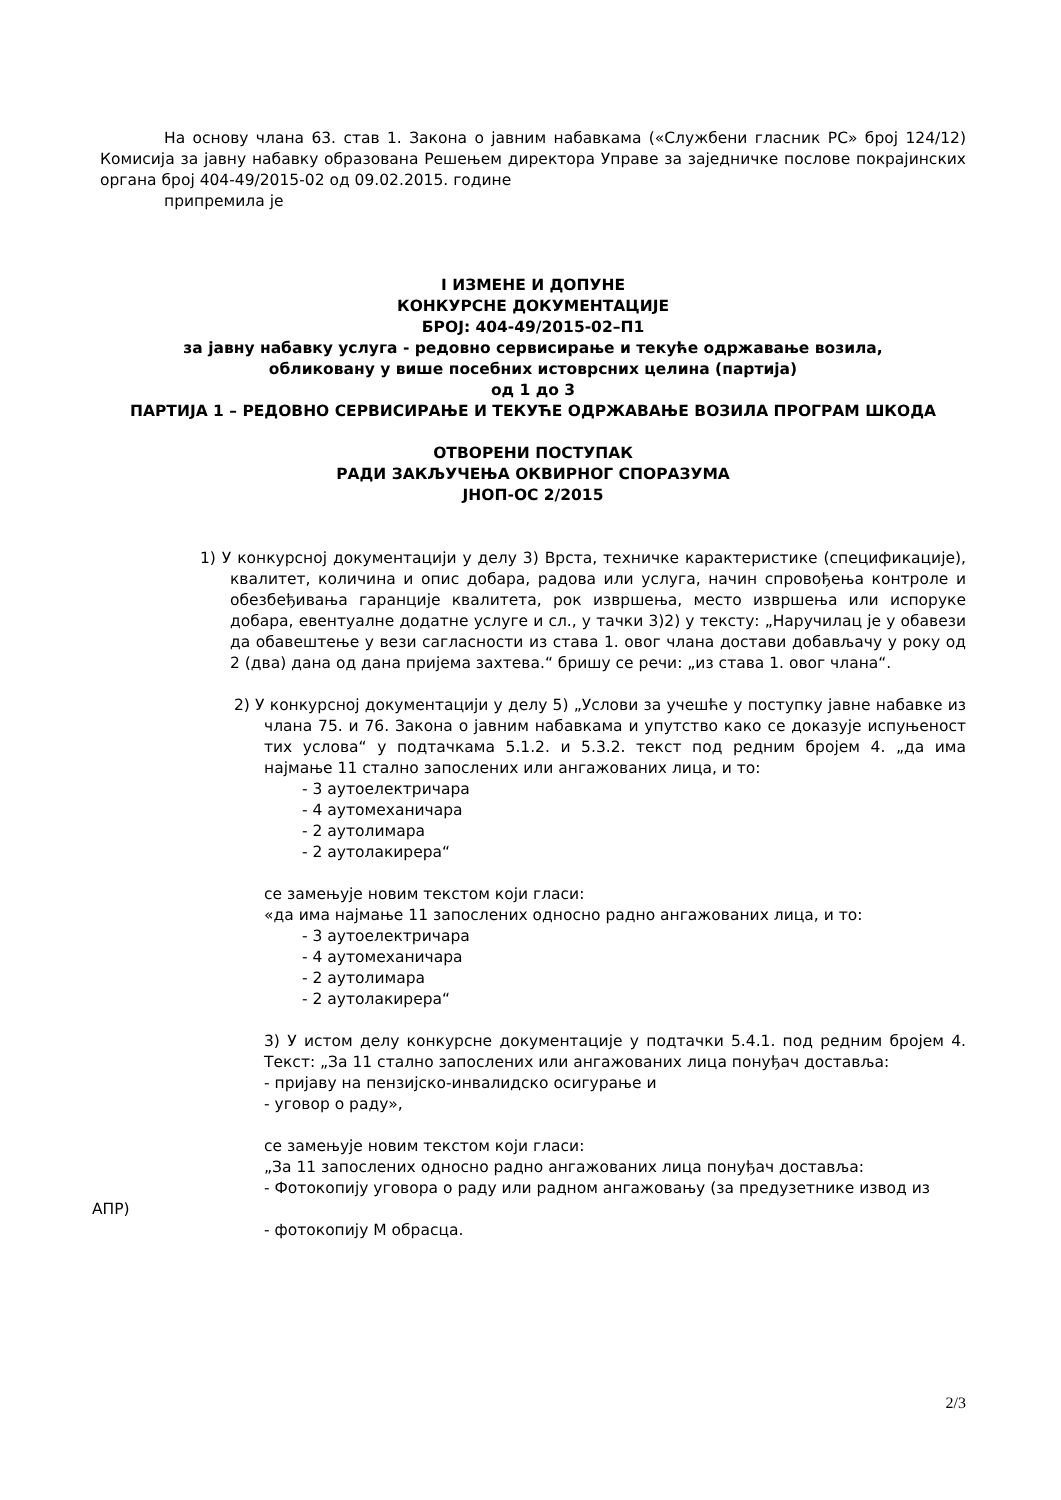На основу члана 63. став 1. Закона о јавним набавкама («Службени гласник РС» број 124/12) Комисија за јавну набавку образована Решењем директора Управе за заједничке послове покрајинских органа број 404-49/2015-02 од 09.02.2015. године
припремила је
I ИЗМЕНЕ И ДОПУНЕ
КОНКУРСНЕ ДОКУМЕНТАЦИЈЕ
БРОЈ: 404-49/2015-02–П1
за јавну набавку услуга - редовно сервисирање и текуће одржавање возила,
обликовану у више посебних истоврсних целина (партија)
од 1 до 3
ПАРТИЈА 1 – РЕДОВНО СЕРВИСИРАЊЕ И ТЕКУЋЕ ОДРЖАВАЊЕ ВОЗИЛА ПРОГРАМ ШКОДА
ОТВОРЕНИ ПОСТУПАК
РАДИ ЗАКЉУЧЕЊА ОКВИРНОГ СПОРАЗУМА
ЈНОП-ОС 2/2015
1) У конкурсној документацији у делу 3) Врста, техничке карактеристике (спецификације), квалитет, количина и опис добара, радова или услуга, начин спровођења контроле и обезбеђивања гаранције квалитета, рок извршења, место извршења или испоруке добара, евентуалне додатне услуге и сл., у тачки 3)2) у тексту: „Наручилац је у обавези да обавештење у вези сагласности из става 1. овог члана достави добављачу у року од 2 (два) дана од дана пријема захтева.“ бришу се речи: „из става 1. овог члана“.
2) У конкурсној документацији у делу 5) „Услови за учешће у поступку јавне набавке из члана 75. и 76. Закона о јавним набавкама и упутство како се доказује испуњеност тих услова“ у подтачкама 5.1.2. и 5.3.2. текст под редним бројем 4. „да има најмање 11 стално запослених или ангажованих лица, и то:
- 3 аутоелектричара
- 4 аутомеханичара
- 2 аутолимара
- 2 аутолакирера“
се замењује новим текстом који гласи:
«да има најмање 11 запослених односно радно ангажованих лица, и то:
- 3 аутоелектричара
- 4 аутомеханичара
- 2 аутолимара
- 2 аутолакирера“
3) У истом делу конкурсне документације у подтачки 5.4.1. под редним бројем 4. Текст: „За 11 стално запослених или ангажованих лица понуђач доставља:
- пријаву на пензијско-инвалидско осигурање и
- уговор о раду»,
се замењује новим текстом који гласи:
„За 11 запослених односно радно ангажованих лица понуђач доставља:
- Фотокопију уговора о раду или радном ангажовању (за предузетнике извод из
АПР)
- фотокопију М обрасца.
2/3